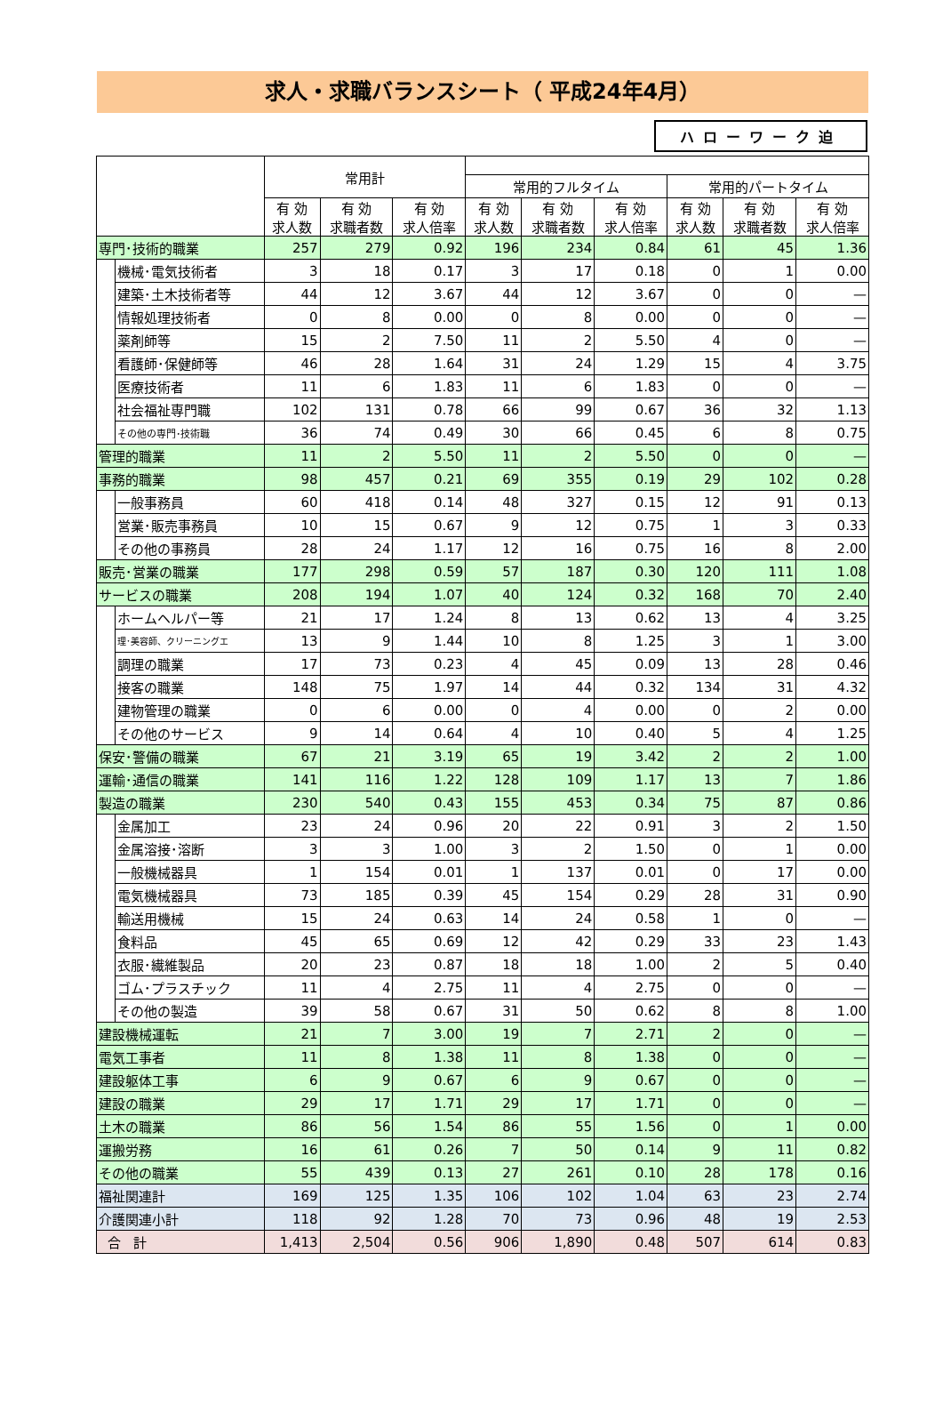求人・求職バランスシート（ 平成24年4月）
ハローワーク迫
| | | 常用計 | | | | | | | | |
| --- | --- | --- | --- | --- | --- | --- | --- | --- | --- | --- |
| | | | | | 常用的フルタイム | | | 常用的パートタイム | | |
| | | 有 効 求人数 | 有 効 求職者数 | 有 効 求人倍率 | 有 効 求人数 | 有 効 求職者数 | 有 効 求人倍率 | 有 効 求人数 | 有 効 求職者数 | 有 効 求人倍率 |
| 専門･技術的職業 | | 257 | 279 | 0.92 | 196 | 234 | 0.84 | 61 | 45 | 1.36 |
| | 機械･電気技術者 | 3 | 18 | 0.17 | 3 | 17 | 0.18 | 0 | 1 | 0.00 |
| | 建築･土木技術者等 | 44 | 12 | 3.67 | 44 | 12 | 3.67 | 0 | 0 | — |
| | 情報処理技術者 | 0 | 8 | 0.00 | 0 | 8 | 0.00 | 0 | 0 | — |
| | 薬剤師等 | 15 | 2 | 7.50 | 11 | 2 | 5.50 | 4 | 0 | — |
| | 看護師･保健師等 | 46 | 28 | 1.64 | 31 | 24 | 1.29 | 15 | 4 | 3.75 |
| | 医療技術者 | 11 | 6 | 1.83 | 11 | 6 | 1.83 | 0 | 0 | — |
| | 社会福祉専門職 | 102 | 131 | 0.78 | 66 | 99 | 0.67 | 36 | 32 | 1.13 |
| | その他の専門･技術職 | 36 | 74 | 0.49 | 30 | 66 | 0.45 | 6 | 8 | 0.75 |
| 管理的職業 | | 11 | 2 | 5.50 | 11 | 2 | 5.50 | 0 | 0 | — |
| 事務的職業 | | 98 | 457 | 0.21 | 69 | 355 | 0.19 | 29 | 102 | 0.28 |
| | 一般事務員 | 60 | 418 | 0.14 | 48 | 327 | 0.15 | 12 | 91 | 0.13 |
| | 営業･販売事務員 | 10 | 15 | 0.67 | 9 | 12 | 0.75 | 1 | 3 | 0.33 |
| | その他の事務員 | 28 | 24 | 1.17 | 12 | 16 | 0.75 | 16 | 8 | 2.00 |
| 販売･営業の職業 | | 177 | 298 | 0.59 | 57 | 187 | 0.30 | 120 | 111 | 1.08 |
| サービスの職業 | | 208 | 194 | 1.07 | 40 | 124 | 0.32 | 168 | 70 | 2.40 |
| | ホームヘルパー等 | 21 | 17 | 1.24 | 8 | 13 | 0.62 | 13 | 4 | 3.25 |
| | 理･美容師、クリーニングエ | 13 | 9 | 1.44 | 10 | 8 | 1.25 | 3 | 1 | 3.00 |
| | 調理の職業 | 17 | 73 | 0.23 | 4 | 45 | 0.09 | 13 | 28 | 0.46 |
| | 接客の職業 | 148 | 75 | 1.97 | 14 | 44 | 0.32 | 134 | 31 | 4.32 |
| | 建物管理の職業 | 0 | 6 | 0.00 | 0 | 4 | 0.00 | 0 | 2 | 0.00 |
| | その他のサービス | 9 | 14 | 0.64 | 4 | 10 | 0.40 | 5 | 4 | 1.25 |
| 保安･警備の職業 | | 67 | 21 | 3.19 | 65 | 19 | 3.42 | 2 | 2 | 1.00 |
| 運輸･通信の職業 | | 141 | 116 | 1.22 | 128 | 109 | 1.17 | 13 | 7 | 1.86 |
| 製造の職業 | | 230 | 540 | 0.43 | 155 | 453 | 0.34 | 75 | 87 | 0.86 |
| | 金属加工 | 23 | 24 | 0.96 | 20 | 22 | 0.91 | 3 | 2 | 1.50 |
| | 金属溶接･溶断 | 3 | 3 | 1.00 | 3 | 2 | 1.50 | 0 | 1 | 0.00 |
| | 一般機械器具 | 1 | 154 | 0.01 | 1 | 137 | 0.01 | 0 | 17 | 0.00 |
| | 電気機械器具 | 73 | 185 | 0.39 | 45 | 154 | 0.29 | 28 | 31 | 0.90 |
| | 輸送用機械 | 15 | 24 | 0.63 | 14 | 24 | 0.58 | 1 | 0 | — |
| | 食料品 | 45 | 65 | 0.69 | 12 | 42 | 0.29 | 33 | 23 | 1.43 |
| | 衣服･繊維製品 | 20 | 23 | 0.87 | 18 | 18 | 1.00 | 2 | 5 | 0.40 |
| | ゴム･プラスチック | 11 | 4 | 2.75 | 11 | 4 | 2.75 | 0 | 0 | — |
| | その他の製造 | 39 | 58 | 0.67 | 31 | 50 | 0.62 | 8 | 8 | 1.00 |
| 建設機械運転 | | 21 | 7 | 3.00 | 19 | 7 | 2.71 | 2 | 0 | — |
| 電気工事者 | | 11 | 8 | 1.38 | 11 | 8 | 1.38 | 0 | 0 | — |
| 建設躯体工事 | | 6 | 9 | 0.67 | 6 | 9 | 0.67 | 0 | 0 | — |
| 建設の職業 | | 29 | 17 | 1.71 | 29 | 17 | 1.71 | 0 | 0 | — |
| 土木の職業 | | 86 | 56 | 1.54 | 86 | 55 | 1.56 | 0 | 1 | 0.00 |
| 運搬労務 | | 16 | 61 | 0.26 | 7 | 50 | 0.14 | 9 | 11 | 0.82 |
| その他の職業 | | 55 | 439 | 0.13 | 27 | 261 | 0.10 | 28 | 178 | 0.16 |
| 福祉関連計 | | 169 | 125 | 1.35 | 106 | 102 | 1.04 | 63 | 23 | 2.74 |
| 介護関連小計 | | 118 | 92 | 1.28 | 70 | 73 | 0.96 | 48 | 19 | 2.53 |
| 合 計 | | 1,413 | 2,504 | 0.56 | 906 | 1,890 | 0.48 | 507 | 614 | 0.83 |